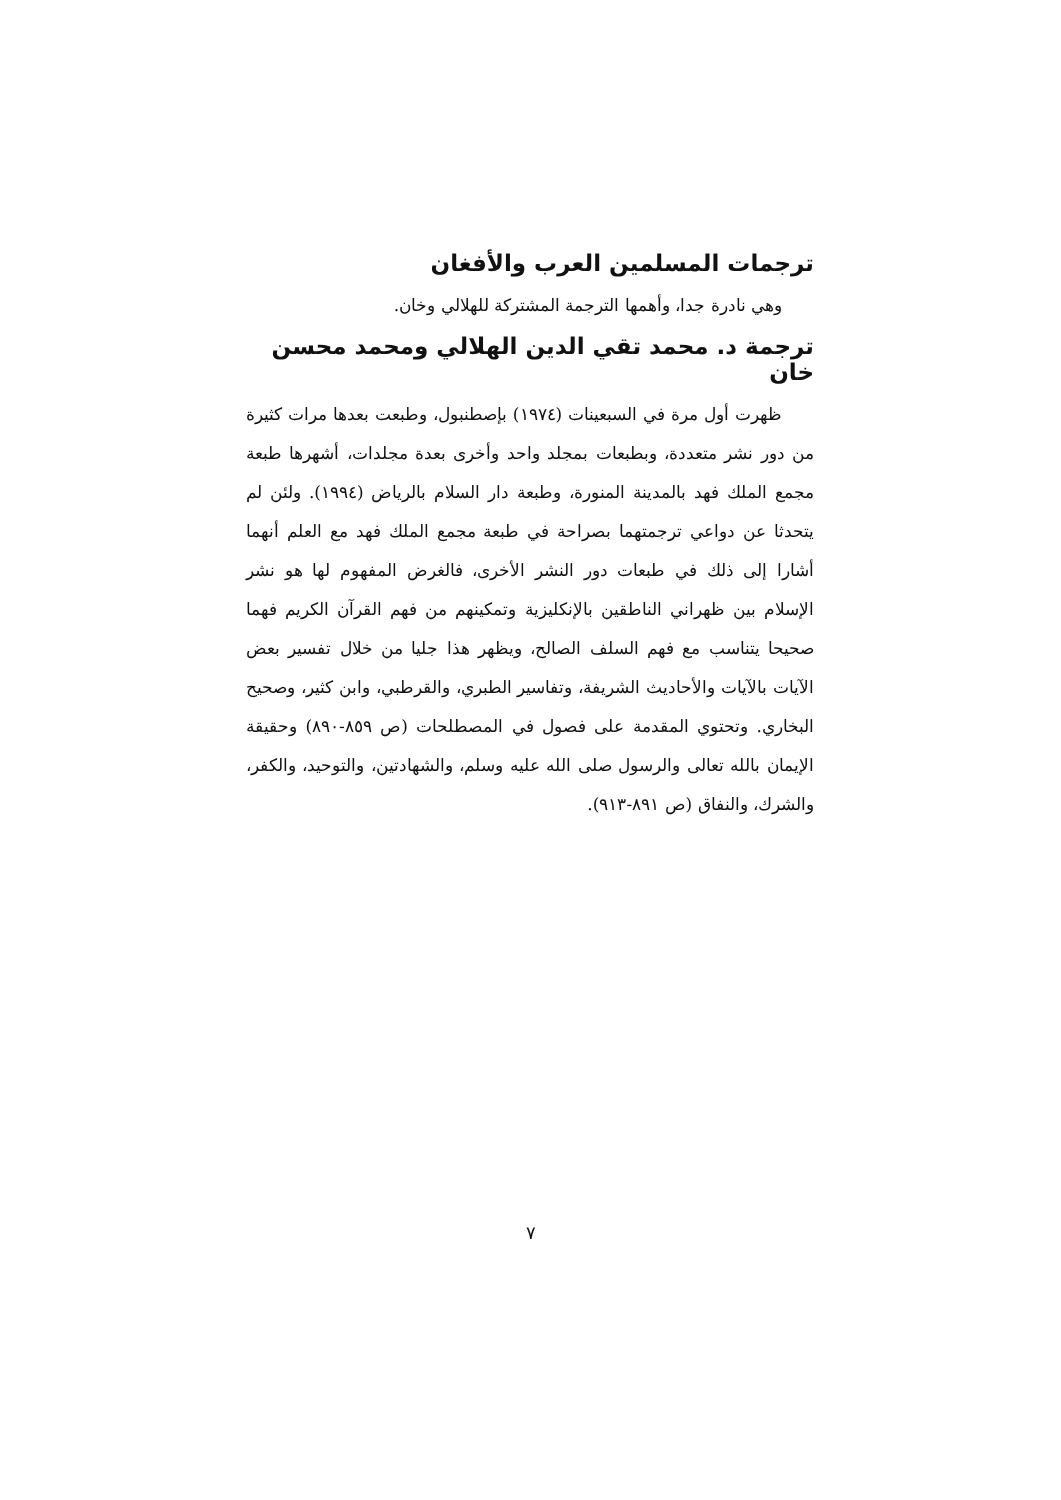ترجمات المسلمين العرب والأفغان
وهي نادرة جدا، وأهمها الترجمة المشتركة للهلالي وخان.
ترجمة د. محمد تقي الدين الهلالي ومحمد محسن خان
ظهرت أول مرة في السبعينات (١٩٧٤) بإصطنبول، وطبعت بعدها مرات كثيرة من دور نشر متعددة، وبطبعات بمجلد واحد وأخرى بعدة مجلدات، أشهرها طبعة مجمع الملك فهد بالمدينة المنورة، وطبعة دار السلام بالرياض (١٩٩٤). ولئن لم يتحدثا عن دواعي ترجمتهما بصراحة في طبعة مجمع الملك فهد مع العلم أنهما أشارا إلى ذلك في طبعات دور النشر الأخرى، فالغرض المفهوم لها هو نشر الإسلام بين ظهراني الناطقين بالإنكليزية وتمكينهم من فهم القرآن الكريم فهما صحيحا يتناسب مع فهم السلف الصالح، ويظهر هذا جليا من خلال تفسير بعض الآيات بالآيات والأحاديث الشريفة، وتفاسير الطبري، والقرطبي، وابن كثير، وصحيح البخاري. وتحتوي المقدمة على فصول في المصطلحات (ص ٨٥٩-٨٩٠) وحقيقة الإيمان بالله تعالى والرسول صلى الله عليه وسلم، والشهادتين، والتوحيد، والكفر، والشرك، والنفاق (ص ٨٩١-٩١٣).
٧